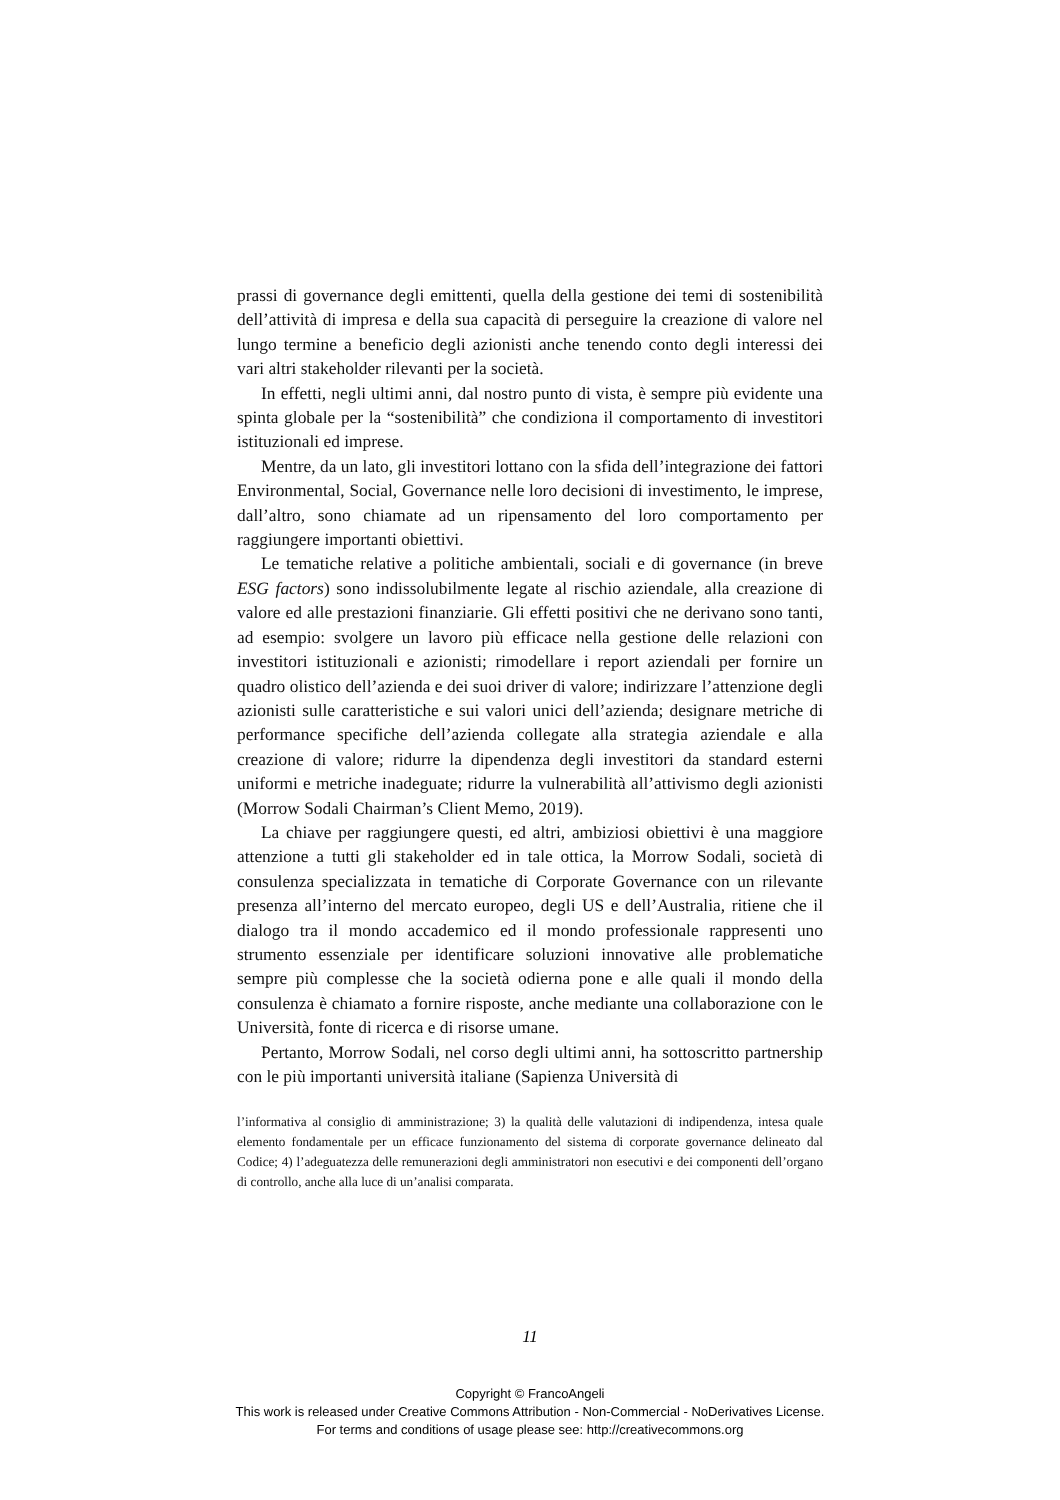prassi di governance degli emittenti, quella della gestione dei temi di sostenibilità dell’attività di impresa e della sua capacità di perseguire la creazione di valore nel lungo termine a beneficio degli azionisti anche tenendo conto degli interessi dei vari altri stakeholder rilevanti per la società.
In effetti, negli ultimi anni, dal nostro punto di vista, è sempre più evidente una spinta globale per la “sostenibilità” che condiziona il comportamento di investitori istituzionali ed imprese.
Mentre, da un lato, gli investitori lottano con la sfida dell’integrazione dei fattori Environmental, Social, Governance nelle loro decisioni di investimento, le imprese, dall’altro, sono chiamate ad un ripensamento del loro comportamento per raggiungere importanti obiettivi.
Le tematiche relative a politiche ambientali, sociali e di governance (in breve ESG factors) sono indissolubilmente legate al rischio aziendale, alla creazione di valore ed alle prestazioni finanziarie. Gli effetti positivi che ne derivano sono tanti, ad esempio: svolgere un lavoro più efficace nella gestione delle relazioni con investitori istituzionali e azionisti; rimodellare i report aziendali per fornire un quadro olistico dell’azienda e dei suoi driver di valore; indirizzare l’attenzione degli azionisti sulle caratteristiche e sui valori unici dell’azienda; designare metriche di performance specifiche dell’azienda collegate alla strategia aziendale e alla creazione di valore; ridurre la dipendenza degli investitori da standard esterni uniformi e metriche inadeguate; ridurre la vulnerabilità all’attivismo degli azionisti (Morrow Sodali Chairman’s Client Memo, 2019).
La chiave per raggiungere questi, ed altri, ambiziosi obiettivi è una maggiore attenzione a tutti gli stakeholder ed in tale ottica, la Morrow Sodali, società di consulenza specializzata in tematiche di Corporate Governance con un rilevante presenza all’interno del mercato europeo, degli US e dell’Australia, ritiene che il dialogo tra il mondo accademico ed il mondo professionale rappresenti uno strumento essenziale per identificare soluzioni innovative alle problematiche sempre più complesse che la società odierna pone e alle quali il mondo della consulenza è chiamato a fornire risposte, anche mediante una collaborazione con le Università, fonte di ricerca e di risorse umane.
Pertanto, Morrow Sodali, nel corso degli ultimi anni, ha sottoscritto partnership con le più importanti università italiane (Sapienza Università di
l’informativa al consiglio di amministrazione; 3) la qualità delle valutazioni di indipendenza, intesa quale elemento fondamentale per un efficace funzionamento del sistema di corporate governance delineato dal Codice; 4) l’adeguatezza delle remunerazioni degli amministratori non esecutivi e dei componenti dell’organo di controllo, anche alla luce di un’analisi comparata.
11
Copyright © FrancoAngeli
This work is released under Creative Commons Attribution - Non-Commercial - NoDerivatives License.
For terms and conditions of usage please see: http://creativecommons.org